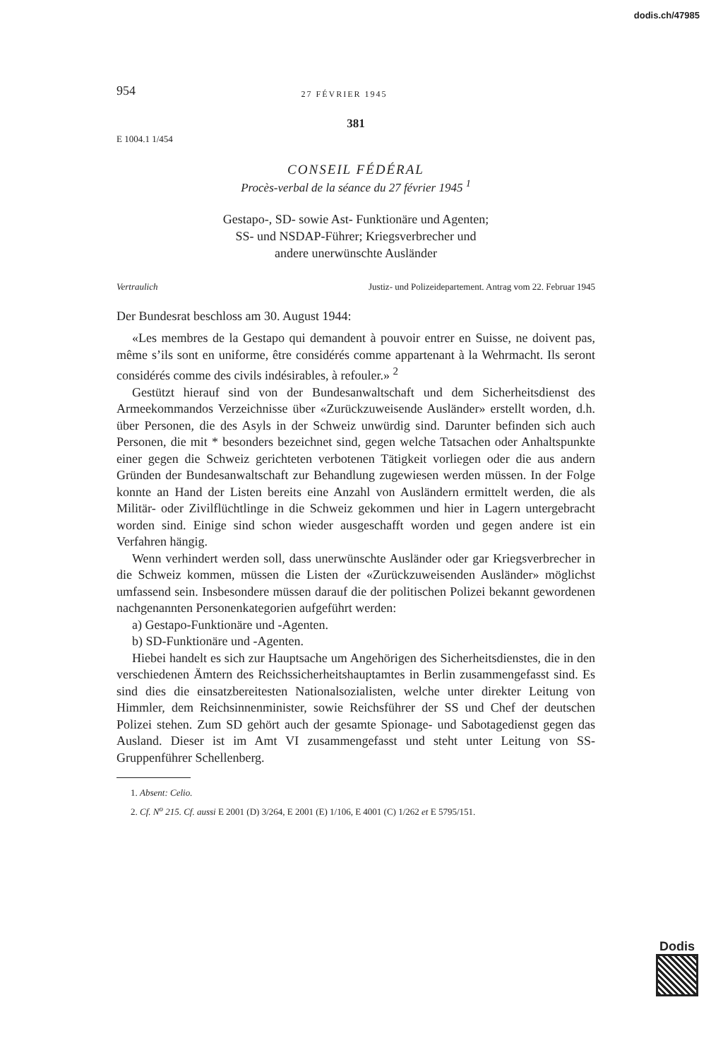dodis.ch/47985
954 27 FÉVRIER 1945
381
E 1004.1 1/454
CONSEIL FÉDÉRAL
Procès-verbal de la séance du 27 février 1945 <sup>1</sup>
Gestapo-, SD- sowie Ast- Funktionäre und Agenten;
SS- und NSDAP-Führer; Kriegsverbrecher und
andere unerwünschte Ausländer
Vertraulich Justiz- und Polizeidepartement. Antrag vom 22. Februar 1945
Der Bundesrat beschloss am 30. August 1944:
«Les membres de la Gestapo qui demandent à pouvoir entrer en Suisse, ne doivent pas, même s’ils sont en uniforme, être considérés comme appartenant à la Wehrmacht. Ils seront considérés comme des civils indésirables, à refouler.» <sup>2</sup>
Gestützt hierauf sind von der Bundesanwaltschaft und dem Sicherheitsdienst des Armeekommandos Verzeichnisse über «Zurückzuweisende Ausländer» erstellt worden, d.h. über Personen, die des Asyls in der Schweiz unwürdig sind. Darunter befinden sich auch Personen, die mit * besonders bezeichnet sind, gegen welche Tatsachen oder Anhaltspunkte einer gegen die Schweiz gerichteten verbotenen Tätigkeit vorliegen oder die aus andern Gründen der Bundesanwaltschaft zur Behandlung zugewiesen werden müssen. In der Folge konnte an Hand der Listen bereits eine Anzahl von Ausländern ermittelt werden, die als Militär- oder Zivilflüchtlinge in die Schweiz gekommen und hier in Lagern untergebracht worden sind. Einige sind schon wieder ausgeschafft worden und gegen andere ist ein Verfahren hängig.
Wenn verhindert werden soll, dass unerwünschte Ausländer oder gar Kriegsverbrecher in die Schweiz kommen, müssen die Listen der «Zurückzuweisenden Ausländer» möglichst umfassend sein. Insbesondere müssen darauf die der politischen Polizei bekannt gewordenen nachgenannten Personenkategorien aufgeführt werden:
a) Gestapo-Funktionäre und -Agenten.
b) SD-Funktionäre und -Agenten.
Hiebei handelt es sich zur Hauptsache um Angehörigen des Sicherheitsdienstes, die in den verschiedenen Ämtern des Reichssicherheitshauptamtes in Berlin zusammengefasst sind. Es sind dies die einsatzbereitesten Nationalsozialisten, welche unter direkter Leitung von Himmler, dem Reichsinnenminister, sowie Reichsführer der SS und Chef der deutschen Polizei stehen. Zum SD gehört auch der gesamte Spionage- und Sabotagedienst gegen das Ausland. Dieser ist im Amt VI zusammengefasst und steht unter Leitung von SS-Gruppenführer Schellenberg.
1. Absent: Celio.
2. Cf. N<sup>o</sup> 215. Cf. aussi E 2001 (D) 3/264, E 2001 (E) 1/106, E 4001 (C) 1/262 et E 5795/151.
Dodis